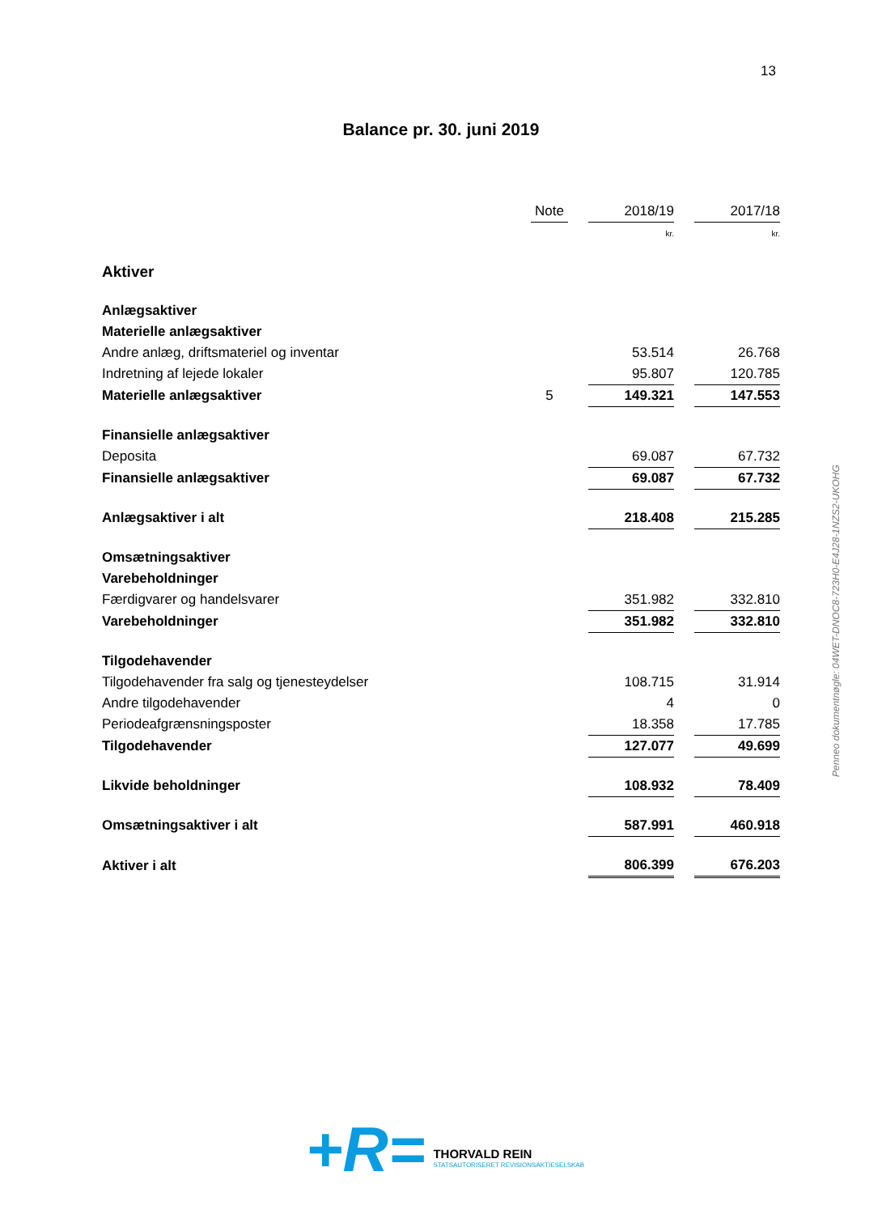13
Balance pr. 30. juni 2019
| | Note | | 2018/19 | | 2017/18 |
| | | | kr. | | kr. |
| Aktiver | | | | | |
| Anlægsaktiver | | | | | |
| Materielle anlægsaktiver | | | | | |
| Andre anlæg, driftsmateriel og inventar | | | 53.514 | | 26.768 |
| Indretning af lejede lokaler | | | 95.807 | | 120.785 |
| Materielle anlægsaktiver | 5 | | 149.321 | | 147.553 |
| Finansielle anlægsaktiver | | | | | |
| Deposita | | | 69.087 | | 67.732 |
| Finansielle anlægsaktiver | | | 69.087 | | 67.732 |
| Anlægsaktiver i alt | | | 218.408 | | 215.285 |
| Omsætningsaktiver | | | | | |
| Varebeholdninger | | | | | |
| Færdigvarer og handelsvarer | | | 351.982 | | 332.810 |
| Varebeholdninger | | | 351.982 | | 332.810 |
| Tilgodehavender | | | | | |
| Tilgodehavender fra salg og tjenesteydelser | | | 108.715 | | 31.914 |
| Andre tilgodehavender | | | 4 | | 0 |
| Periodeafgrænsningsposter | | | 18.358 | | 17.785 |
| Tilgodehavender | | | 127.077 | | 49.699 |
| Likvide beholdninger | | | 108.932 | | 78.409 |
| Omsætningsaktiver i alt | | | 587.991 | | 460.918 |
| Aktiver i alt | | | 806.399 | | 676.203 |
Penneo dokumentnøgle: 04WET-DNOC8-723H0-E4J28-1NZS2-UKOHG
+R=
THORVALD REIN
STATSAUTORISERET REVISIONSAKTIESELSKAB